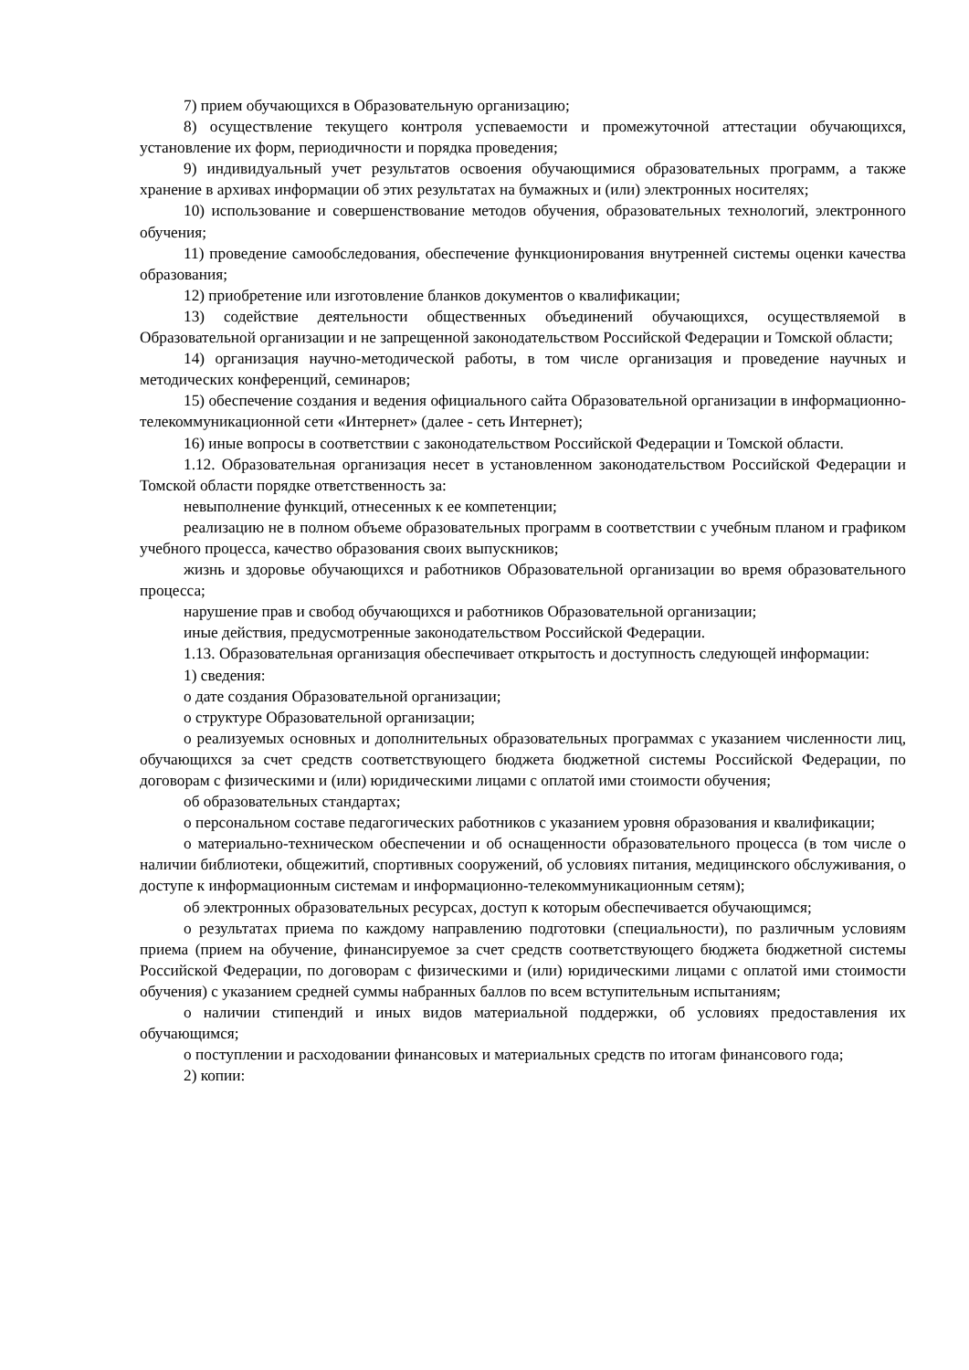7) прием обучающихся в Образовательную организацию;
8) осуществление текущего контроля успеваемости и промежуточной аттестации обучающихся, установление их форм, периодичности и порядка проведения;
9) индивидуальный учет результатов освоения обучающимися образовательных программ, а также хранение в архивах информации об этих результатах на бумажных и (или) электронных носителях;
10) использование и совершенствование методов обучения, образовательных технологий, электронного обучения;
11) проведение самообследования, обеспечение функционирования внутренней системы оценки качества образования;
12) приобретение или изготовление бланков документов о квалификации;
13) содействие деятельности общественных объединений обучающихся, осуществляемой в Образовательной организации и не запрещенной законодательством Российской Федерации и Томской области;
14) организация научно-методической работы, в том числе организация и проведение научных и методических конференций, семинаров;
15) обеспечение создания и ведения официального сайта Образовательной организации в информационно-телекоммуникационной сети «Интернет» (далее - сеть Интернет);
16) иные вопросы в соответствии с законодательством Российской Федерации и Томской области.
1.12. Образовательная организация несет в установленном законодательством Российской Федерации и Томской области порядке ответственность за:
невыполнение функций, отнесенных к ее компетенции;
реализацию не в полном объеме образовательных программ в соответствии с учебным планом и графиком учебного процесса, качество образования своих выпускников;
жизнь и здоровье обучающихся и работников Образовательной организации во время образовательного процесса;
нарушение прав и свобод обучающихся и работников Образовательной организации;
иные действия, предусмотренные законодательством Российской Федерации.
1.13. Образовательная организация обеспечивает открытость и доступность следующей информации:
1) сведения:
о дате создания Образовательной организации;
о структуре Образовательной организации;
о реализуемых основных и дополнительных образовательных программах с указанием численности лиц, обучающихся за счет средств соответствующего бюджета бюджетной системы Российской Федерации, по договорам с физическими и (или) юридическими лицами с оплатой ими стоимости обучения;
об образовательных стандартах;
о персональном составе педагогических работников с указанием уровня образования и квалификации;
о материально-техническом обеспечении и об оснащенности образовательного процесса (в том числе о наличии библиотеки, общежитий, спортивных сооружений, об условиях питания, медицинского обслуживания, о доступе к информационным системам и информационно-телекоммуникационным сетям);
об электронных образовательных ресурсах, доступ к которым обеспечивается обучающимся;
о результатах приема по каждому направлению подготовки (специальности), по различным условиям приема (прием на обучение, финансируемое за счет средств соответствующего бюджета бюджетной системы Российской Федерации, по договорам с физическими и (или) юридическими лицами с оплатой ими стоимости обучения) с указанием средней суммы набранных баллов по всем вступительным испытаниям;
о наличии стипендий и иных видов материальной поддержки, об условиях предоставления их обучающимся;
о поступлении и расходовании финансовых и материальных средств по итогам финансового года;
2) копии: